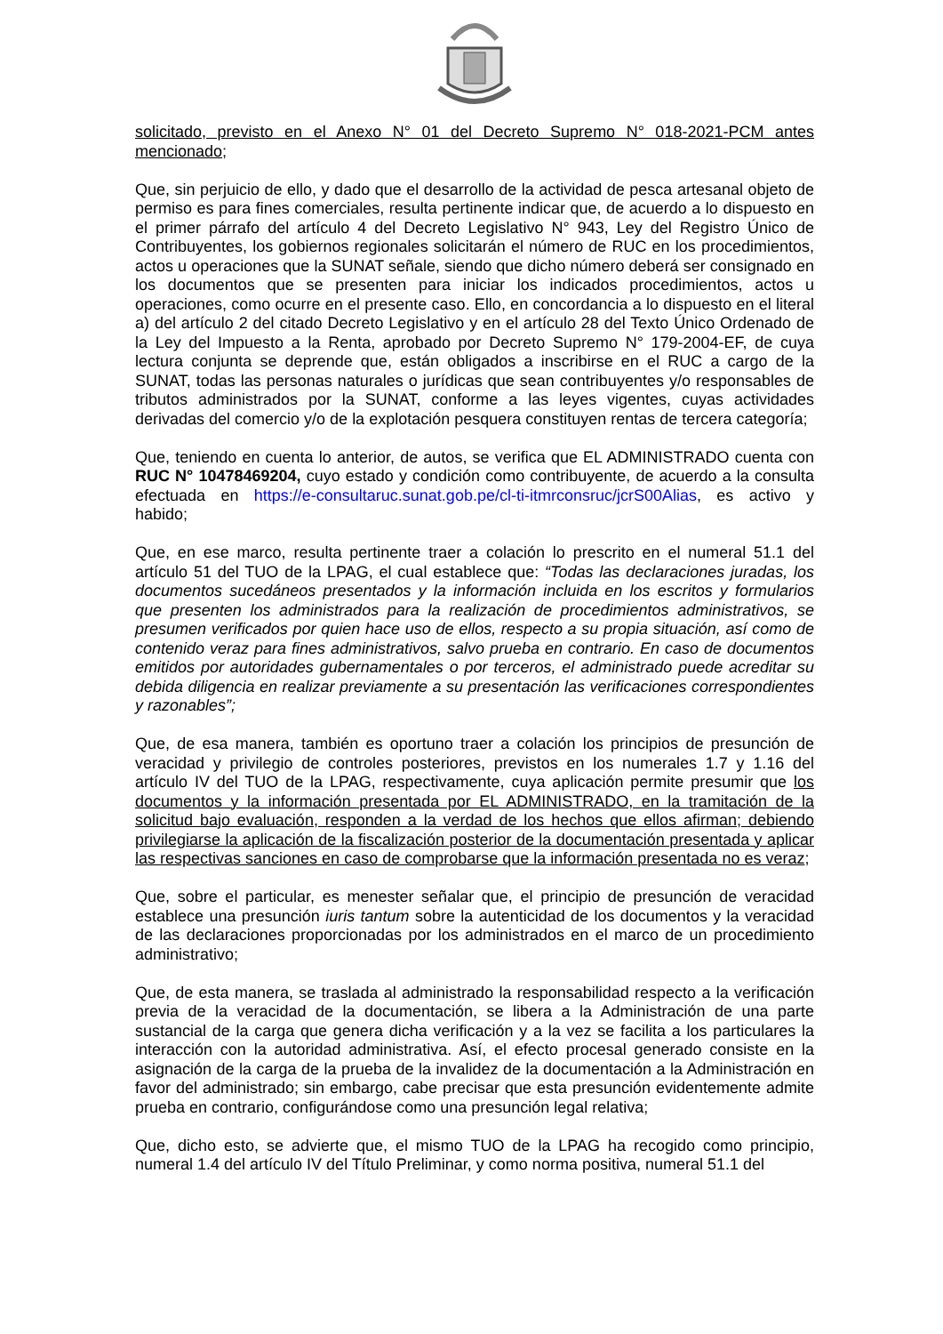solicitado, previsto en el Anexo N° 01 del Decreto Supremo N° 018-2021-PCM antes mencionado;
Que, sin perjuicio de ello, y dado que el desarrollo de la actividad de pesca artesanal objeto de permiso es para fines comerciales, resulta pertinente indicar que, de acuerdo a lo dispuesto en el primer párrafo del artículo 4 del Decreto Legislativo N° 943, Ley del Registro Único de Contribuyentes, los gobiernos regionales solicitarán el número de RUC en los procedimientos, actos u operaciones que la SUNAT señale, siendo que dicho número deberá ser consignado en los documentos que se presenten para iniciar los indicados procedimientos, actos u operaciones, como ocurre en el presente caso. Ello, en concordancia a lo dispuesto en el literal a) del artículo 2 del citado Decreto Legislativo y en el artículo 28 del Texto Único Ordenado de la Ley del Impuesto a la Renta, aprobado por Decreto Supremo N° 179-2004-EF, de cuya lectura conjunta se deprende que, están obligados a inscribirse en el RUC a cargo de la SUNAT, todas las personas naturales o jurídicas que sean contribuyentes y/o responsables de tributos administrados por la SUNAT, conforme a las leyes vigentes, cuyas actividades derivadas del comercio y/o de la explotación pesquera constituyen rentas de tercera categoría;
Que, teniendo en cuenta lo anterior, de autos, se verifica que EL ADMINISTRADO cuenta con RUC N° 10478469204, cuyo estado y condición como contribuyente, de acuerdo a la consulta efectuada en https://e-consultaruc.sunat.gob.pe/cl-ti-itmrconsruc/jcrS00Alias, es activo y habido;
Que, en ese marco, resulta pertinente traer a colación lo prescrito en el numeral 51.1 del artículo 51 del TUO de la LPAG, el cual establece que: “Todas las declaraciones juradas, los documentos sucedáneos presentados y la información incluida en los escritos y formularios que presenten los administrados para la realización de procedimientos administrativos, se presumen verificados por quien hace uso de ellos, respecto a su propia situación, así como de contenido veraz para fines administrativos, salvo prueba en contrario. En caso de documentos emitidos por autoridades gubernamentales o por terceros, el administrado puede acreditar su debida diligencia en realizar previamente a su presentación las verificaciones correspondientes y razonables”;
Que, de esa manera, también es oportuno traer a colación los principios de presunción de veracidad y privilegio de controles posteriores, previstos en los numerales 1.7 y 1.16 del artículo IV del TUO de la LPAG, respectivamente, cuya aplicación permite presumir que los documentos y la información presentada por EL ADMINISTRADO, en la tramitación de la solicitud bajo evaluación, responden a la verdad de los hechos que ellos afirman; debiendo privilegiarse la aplicación de la fiscalización posterior de la documentación presentada y aplicar las respectivas sanciones en caso de comprobarse que la información presentada no es veraz;
Que, sobre el particular, es menester señalar que, el principio de presunción de veracidad establece una presunción iuris tantum sobre la autenticidad de los documentos y la veracidad de las declaraciones proporcionadas por los administrados en el marco de un procedimiento administrativo;
Que, de esta manera, se traslada al administrado la responsabilidad respecto a la verificación previa de la veracidad de la documentación, se libera a la Administración de una parte sustancial de la carga que genera dicha verificación y a la vez se facilita a los particulares la interacción con la autoridad administrativa. Así, el efecto procesal generado consiste en la asignación de la carga de la prueba de la invalidez de la documentación a la Administración en favor del administrado; sin embargo, cabe precisar que esta presunción evidentemente admite prueba en contrario, configurándose como una presunción legal relativa;
Que, dicho esto, se advierte que, el mismo TUO de la LPAG ha recogido como principio, numeral 1.4 del artículo IV del Título Preliminar, y como norma positiva, numeral 51.1 del